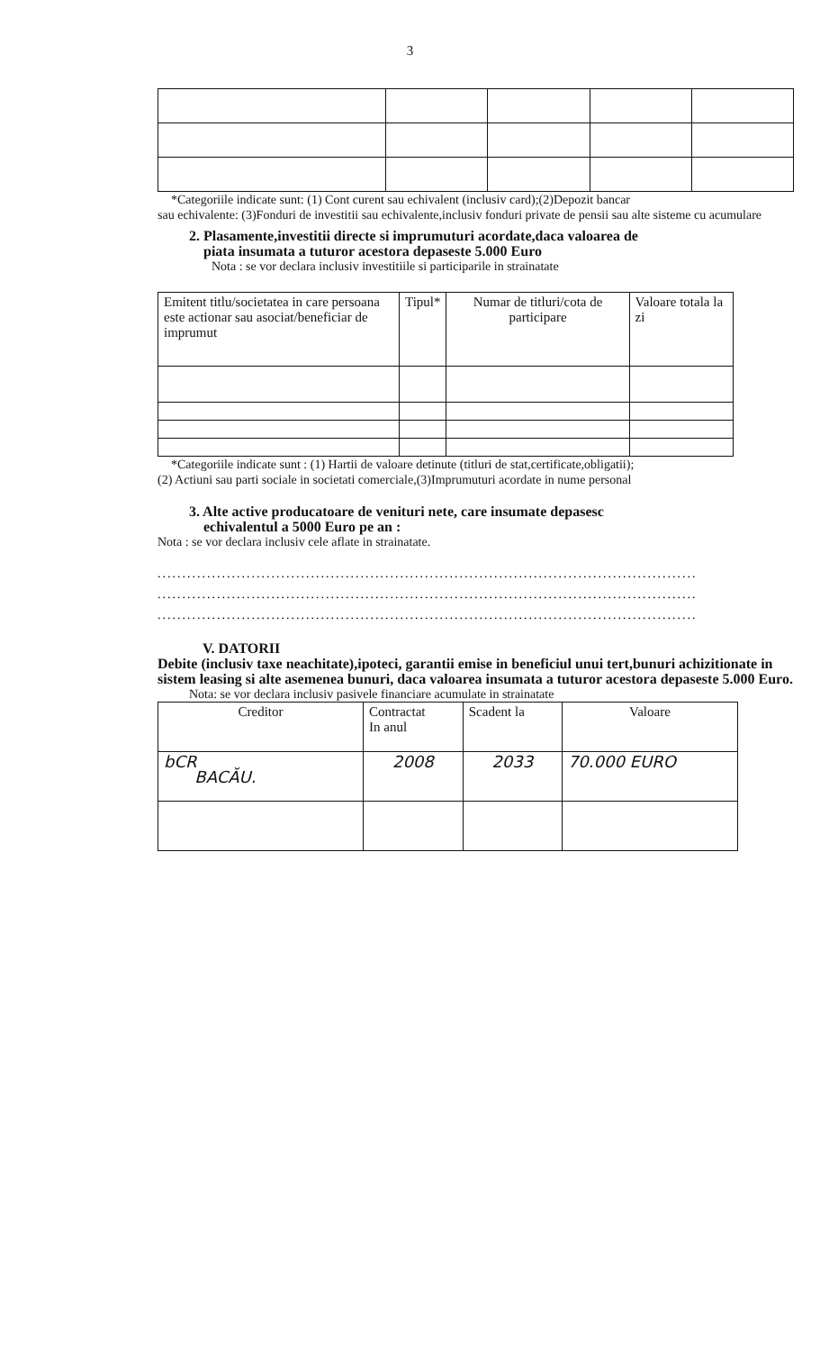3
*Categoriile indicate sunt: (1) Cont curent sau echivalent (inclusiv card);(2)Depozit bancar
sau echivalente: (3)Fonduri de investitii sau echivalente,inclusiv fonduri private de pensii sau alte sisteme cu acumulare
2. Plasamente,investitii directe si imprumuturi acordate,daca valoarea de
piata insumata a tuturor acestora depaseste 5.000 Euro
Nota : se vor declara inclusiv investitiile si participarile in strainatate
| Emitent titlu/societatea in care persoana este actionar sau asociat/beneficiar de imprumut | Tipul* | Numar de titluri/cota de participare | Valoare totala la zi |
*Categoriile indicate sunt : (1) Hartii de valoare detinute (titluri de stat,certificate,obligatii);
(2) Actiuni sau parti sociale in societati comerciale,(3)Imprumuturi acordate in nume personal
3. Alte active producatoare de venituri nete, care insumate depasesc
echivalentul a 5000 Euro pe an :
Nota : se vor declara inclusiv cele aflate in strainatate.
.............................................................................................................
.............................................................................................................
.............................................................................................................
V. DATORII
Debite (inclusiv taxe neachitate),ipoteci, garantii emise in beneficiul unui tert,bunuri achizitionate in sistem leasing si alte asemenea bunuri, daca valoarea insumata a tuturor acestora depaseste 5.000 Euro.
Nota: se vor declara inclusiv pasivele financiare acumulate in strainatate
| Creditor | Contractat In anul | Scadent la | Valoare |
| bCR BACĂU. | 2008 | 2033 | 70.000 EURO |